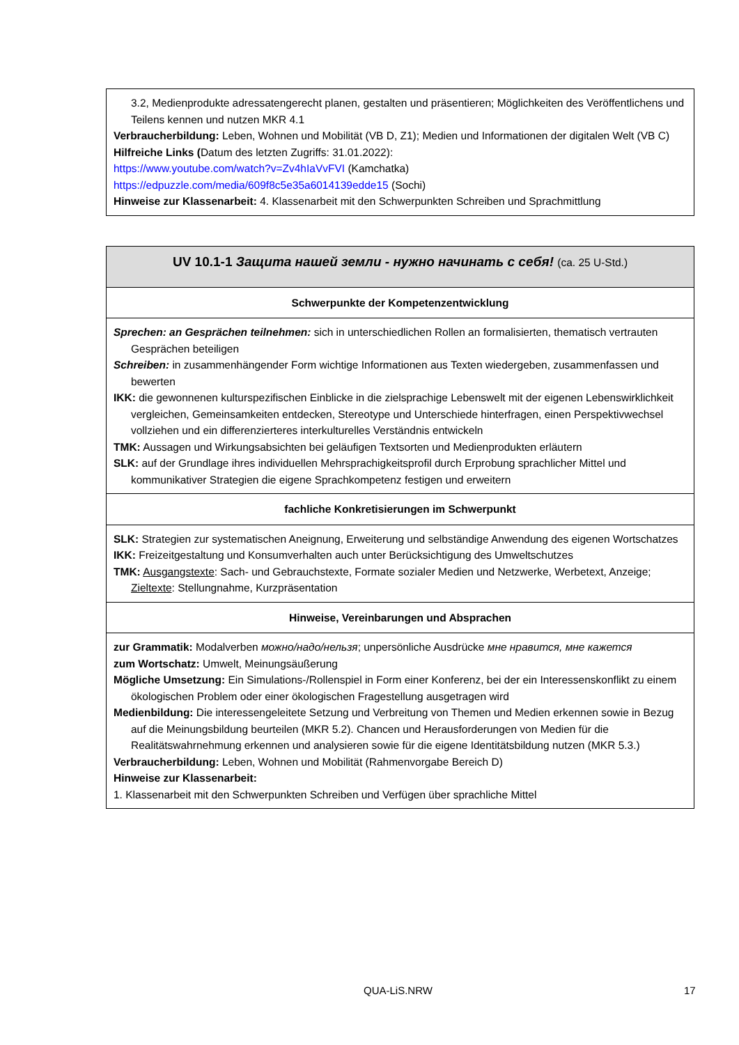| 3.2, Medienprodukte adressatengerecht planen, gestalten und präsentieren; Möglichkeiten des Veröffentlichens und Teilens kennen und nutzen MKR 4.1 Verbraucherbildung: Leben, Wohnen und Mobilität (VB D, Z1); Medien und Informationen der digitalen Welt (VB C) Hilfreiche Links ( Datum des letzten Zugriffs: 31.01.2022): https://www.youtube.com/watch?v=Zv4hIaVvFVI (Kamchatka) https://edpuzzle.com/media/609f8c5e35a6014139edde15 (Sochi) Hinweise zur Klassenarbeit: 4. Klassenarbeit mit den Schwerpunkten Schreiben und Sprachmittlung |
| UV 10.1-1 Защита нашей земли - нужно начинать с себя! (ca. 25 U-Std.) |
| Schwerpunkte der Kompetenzentwicklung |
| Sprechen: an Gesprächen teilnehmen: sich in unterschiedlichen Rollen an formalisierten, thematisch vertrauten Gesprächen beteiligen Schreiben: in zusammenhängender Form wichtige Informationen aus Texten wiedergeben, zusammenfassen und bewerten IKK: die gewonnenen kulturspezifischen Einblicke in die zielsprachige Lebenswelt mit der eigenen Lebenswirklichkeit vergleichen, Gemeinsamkeiten entdecken, Stereotype und Unterschiede hinterfragen, einen Perspektivwechsel vollziehen und ein differenzierteres interkulturelles Verständnis entwickeln TMK: Aussagen und Wirkungsabsichten bei geläufigen Textsorten und Medienprodukten erläutern SLK: auf der Grundlage ihres individuellen Mehrsprachigkeitsprofil durch Erprobung sprachlicher Mittel und kommunikativer Strategien die eigene Sprachkompetenz festigen und erweitern |
| fachliche Konkretisierungen im Schwerpunkt |
| SLK: Strategien zur systematischen Aneignung, Erweiterung und selbständige Anwendung des eigenen Wortschatzes IKK: Freizeitgestaltung und Konsumverhalten auch unter Berücksichtigung des Umweltschutzes TMK: Ausgangstexte : Sach- und Gebrauchstexte, Formate sozialer Medien und Netzwerke, Werbetext, Anzeige; Zieltexte : Stellungnahme, Kurzpräsentation |
| Hinweise, Vereinbarungen und Absprachen |
| zur Grammatik: Modalverben можно/надо/нельзя ; unpersönliche Ausdrücke мне нравится, мне кажется zum Wortschatz: Umwelt, Meinungsäußerung Mögliche Umsetzung: Ein Simulations-/Rollenspiel in Form einer Konferenz, bei der ein Interessenskonflikt zu einem ökologischen Problem oder einer ökologischen Fragestellung ausgetragen wird Medienbildung: Die interessengeleitete Setzung und Verbreitung von Themen und Medien erkennen sowie in Bezug auf die Meinungsbildung beurteilen (MKR 5.2). Chancen und Herausforderungen von Medien für die Realitätswahrnehmung erkennen und analysieren sowie für die eigene Identitätsbildung nutzen (MKR 5.3.) Verbraucherbildung: Leben, Wohnen und Mobilität (Rahmenvorgabe Bereich D) Hinweise zur Klassenarbeit: 1. Klassenarbeit mit den Schwerpunkten Schreiben und Verfügen über sprachliche Mittel |
QUA-LiS.NRW 17